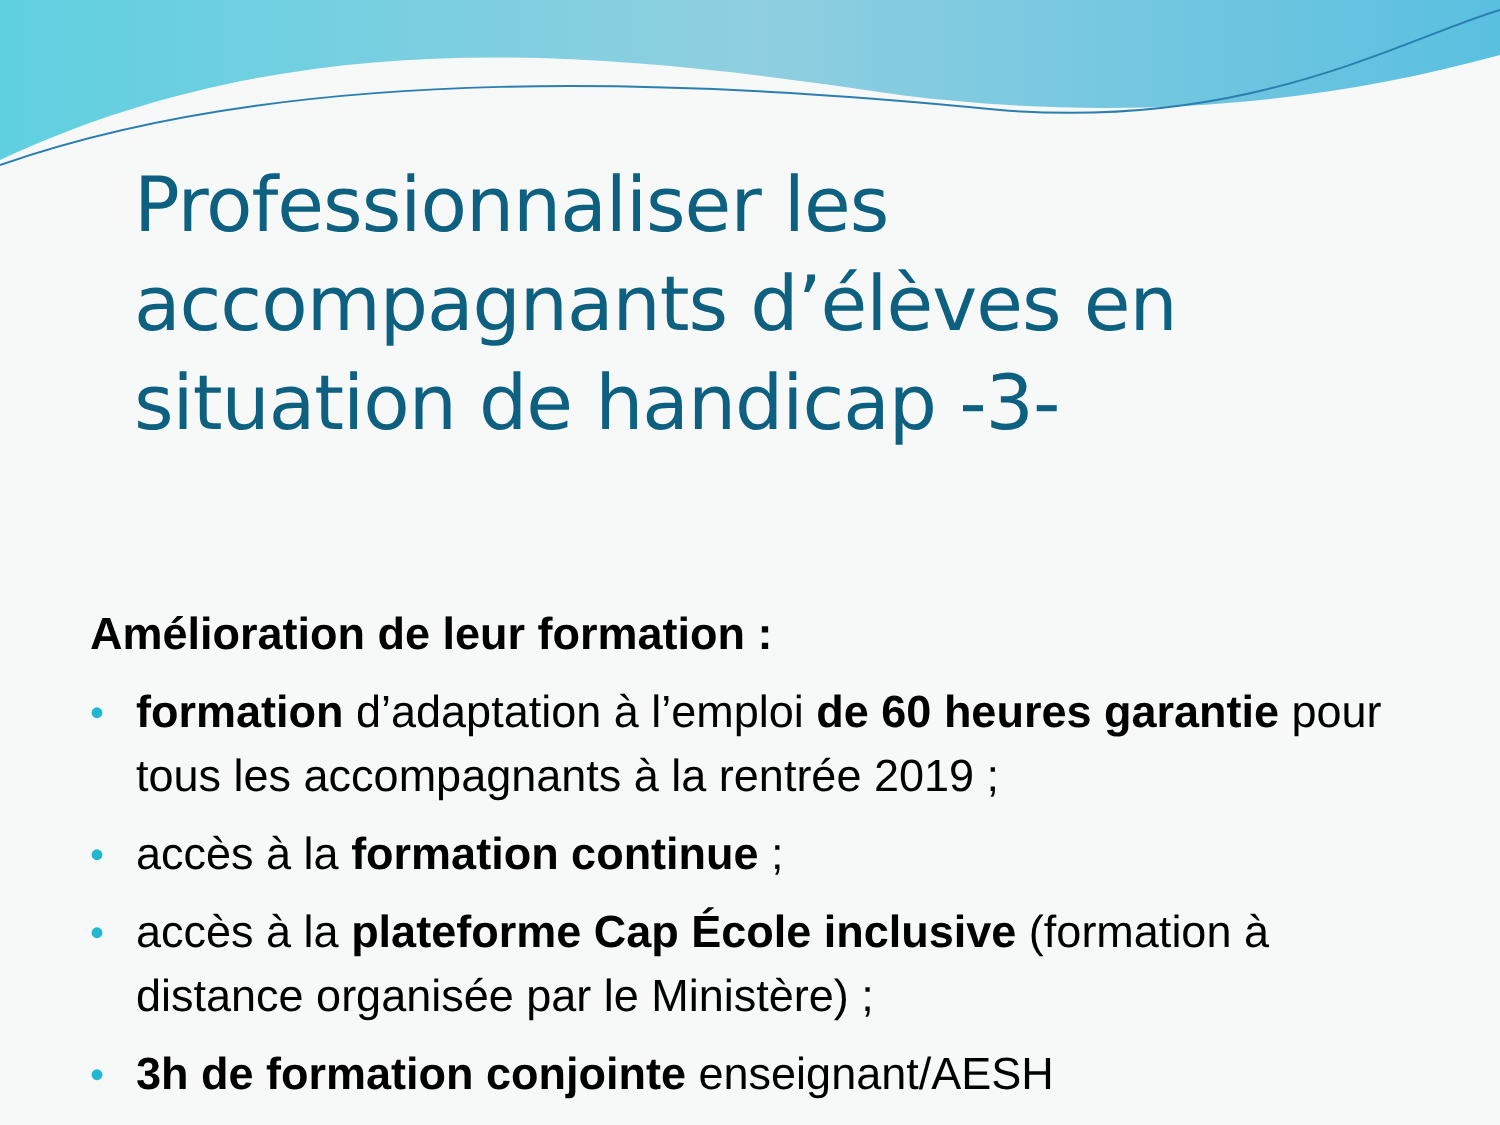Professionnaliser les accompagnants d’élèves en situation de handicap -3-
Amélioration de leur formation :
• formation d’adaptation à l’emploi de 60 heures garantie pour tous les accompagnants à la rentrée 2019 ;
• accès à la formation continue ;
• accès à la plateforme Cap École inclusive (formation à distance organisée par le Ministère) ;
• 3h de formation conjointe enseignant/AESH